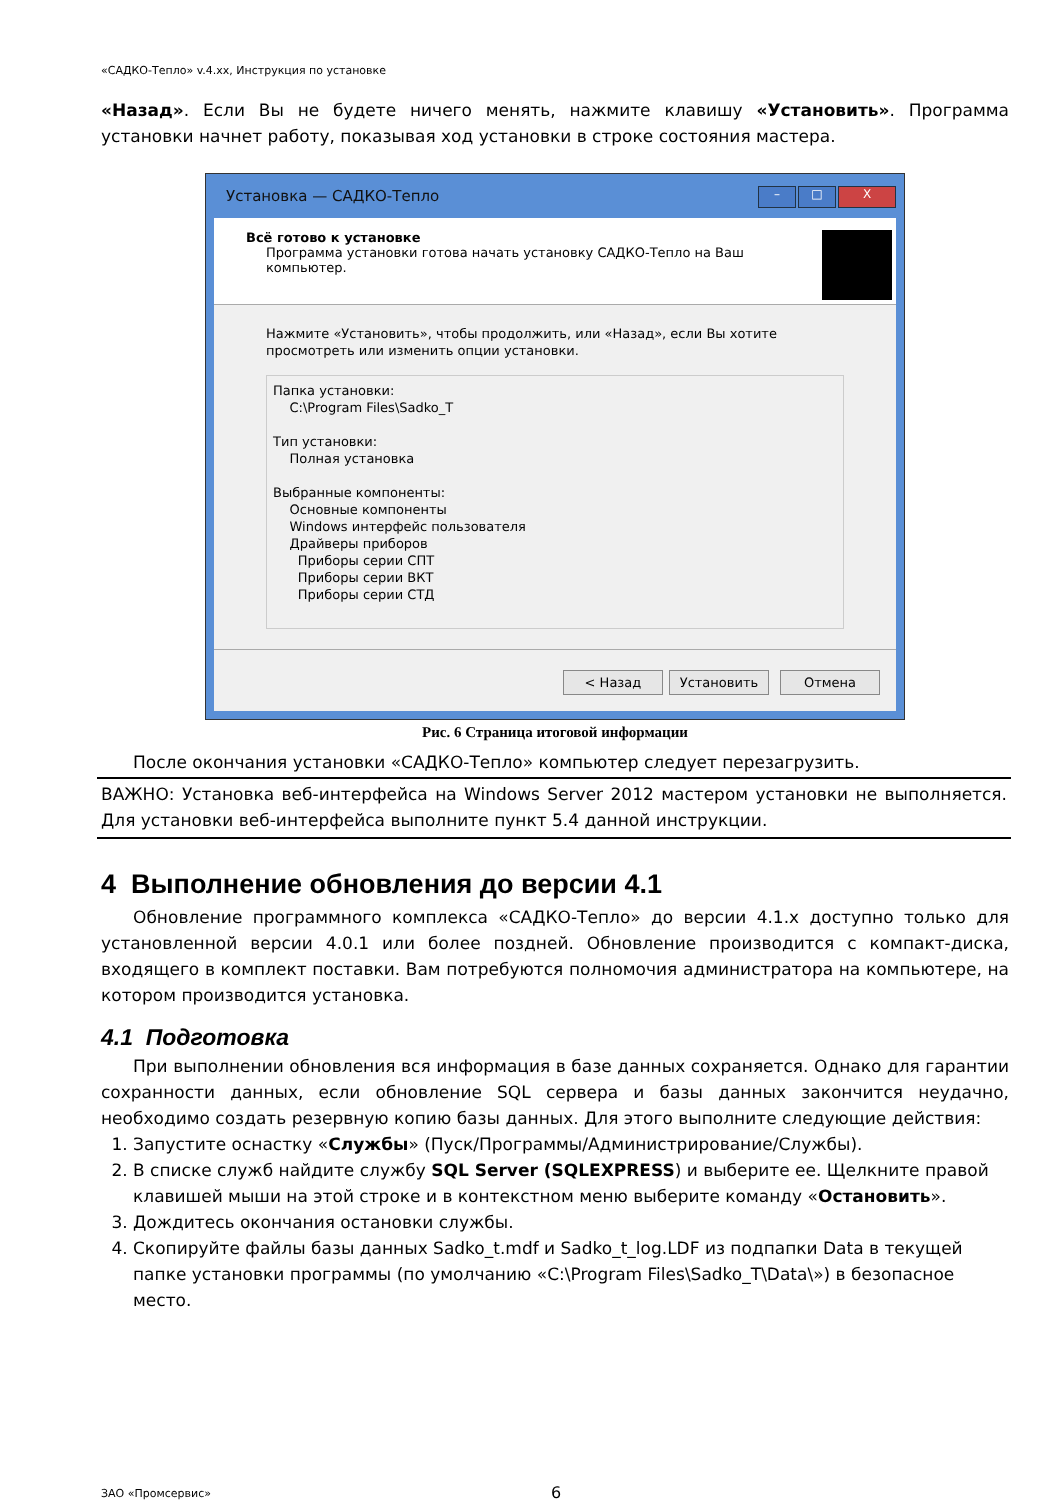«САДКО-Тепло» v.4.xx, Инструкция по установке
«Назад». Если Вы не будете ничего менять, нажмите клавишу «Установить». Программа установки начнет работу, показывая ход установки в строке состояния мастера.
Установка — САДКО-Тепло
– □ X
Всё готово к установке
Программа установки готова начать установку САДКО-Тепло на Ваш компьютер.
Нажмите «Установить», чтобы продолжить, или «Назад», если Вы хотите просмотреть или изменить опции установки.
Папка установки:
C:\Program Files\Sadko_T
Тип установки:
Полная установка
Выбранные компоненты:
Основные компоненты
Windows интерфейс пользователя
Драйверы приборов
Приборы серии СПТ
Приборы серии ВКТ
Приборы серии СТД
< Назад Установить Отмена
Рис. 6 Страница итоговой информации
После окончания установки «САДКО-Тепло» компьютер следует перезагрузить.
ВАЖНО: Установка веб-интерфейса на Windows Server 2012 мастером установки не выполняется. Для установки веб-интерфейса выполните пункт 5.4 данной инструкции.
4 Выполнение обновления до версии 4.1
Обновление программного комплекса «САДКО-Тепло» до версии 4.1.x доступно только для установленной версии 4.0.1 или более поздней. Обновление производится с компакт-диска, входящего в комплект поставки. Вам потребуются полномочия администратора на компьютере, на котором производится установка.
4.1 Подготовка
При выполнении обновления вся информация в базе данных сохраняется. Однако для гарантии сохранности данных, если обновление SQL сервера и базы данных закончится неудачно, необходимо создать резервную копию базы данных. Для этого выполните следующие действия:
1. Запустите оснастку «Службы» (Пуск/Программы/Администрирование/Службы).
2. В списке служб найдите службу SQL Server (SQLEXPRESS) и выберите ее. Щелкните правой клавишей мыши на этой строке и в контекстном меню выберите команду «Остановить».
3. Дождитесь окончания остановки службы.
4. Скопируйте файлы базы данных Sadko_t.mdf и Sadko_t_log.LDF из подпапки Data в текущей папке установки программы (по умолчанию «C:\Program Files\Sadko_T\Data\») в безопасное место.
ЗАО «Промсервис» 6